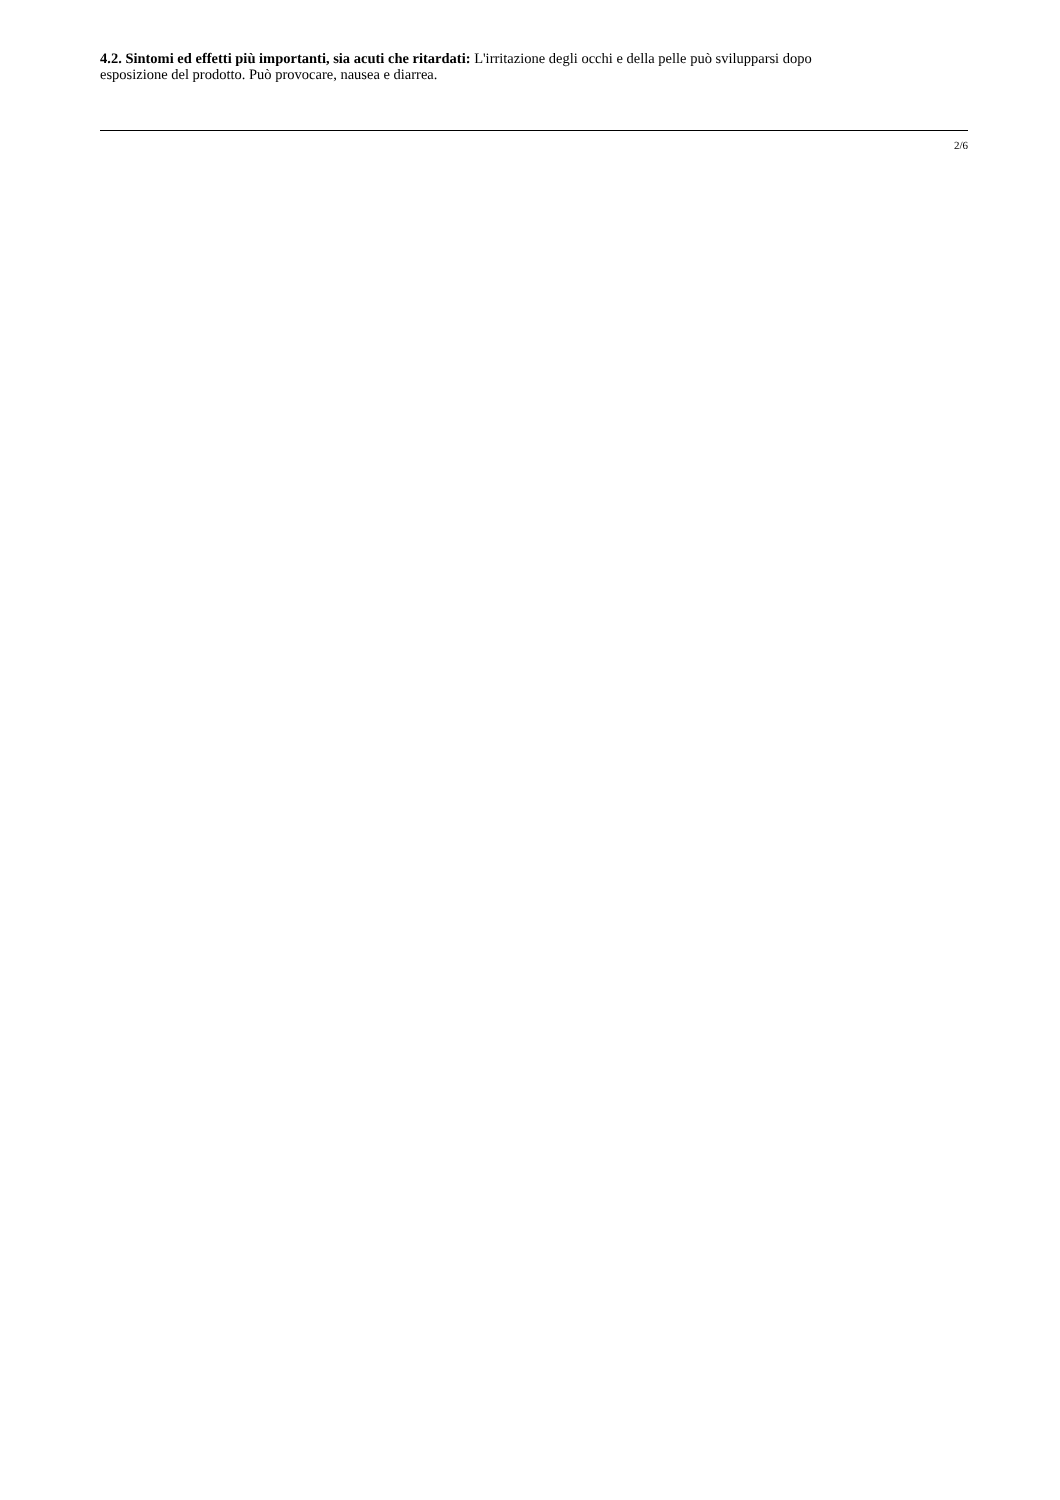4.2. Sintomi ed effetti più importanti, sia acuti che ritardati: L'irritazione degli occhi e della pelle può svilupparsi dopo esposizione del prodotto. Può provocare, nausea e diarrea.
2/6